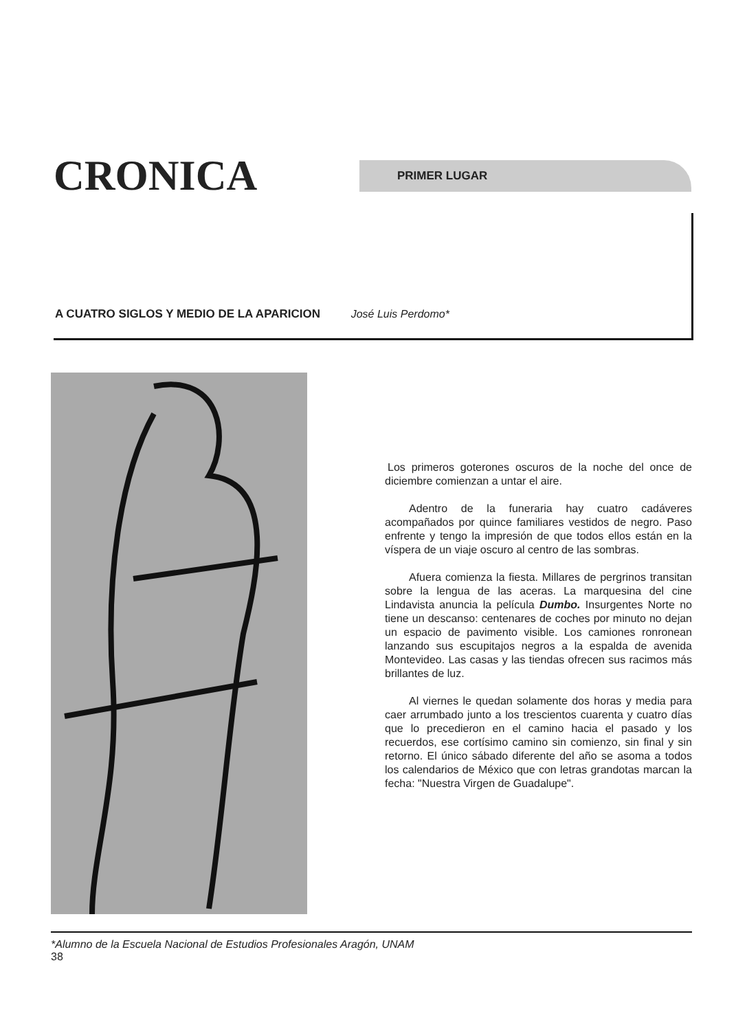CRONICA
PRIMER LUGAR
A CUATRO SIGLOS Y MEDIO DE LA APARICION José Luis Perdomo*
Los primeros goterones oscuros de la noche del once de diciembre comienzan a untar el aire.
Adentro de la funeraria hay cuatro cadáveres acompañados por quince familiares vestidos de negro. Paso enfrente y tengo la impresión de que todos ellos están en la víspera de un viaje oscuro al centro de las sombras.
Afuera comienza la fiesta. Millares de pergrinos transitan sobre la lengua de las aceras. La marquesina del cine Lindavista anuncia la película Dumbo. Insurgentes Norte no tiene un descanso: centenares de coches por minuto no dejan un espacio de pavimento visible. Los camiones ronronean lanzando sus escupitajos negros a la espalda de avenida Montevideo. Las casas y las tiendas ofrecen sus racimos más brillantes de luz.
Al viernes le quedan solamente dos horas y media para caer arrumbado junto a los trescientos cuarenta y cuatro días que lo precedieron en el camino hacia el pasado y los recuerdos, ese cortísimo camino sin comienzo, sin final y sin retorno. El único sábado diferente del año se asoma a todos los calendarios de México que con letras grandotas marcan la fecha: "Nuestra Virgen de Guadalupe".
*Alumno de la Escuela Nacional de Estudios Profesionales Aragón, UNAM
38